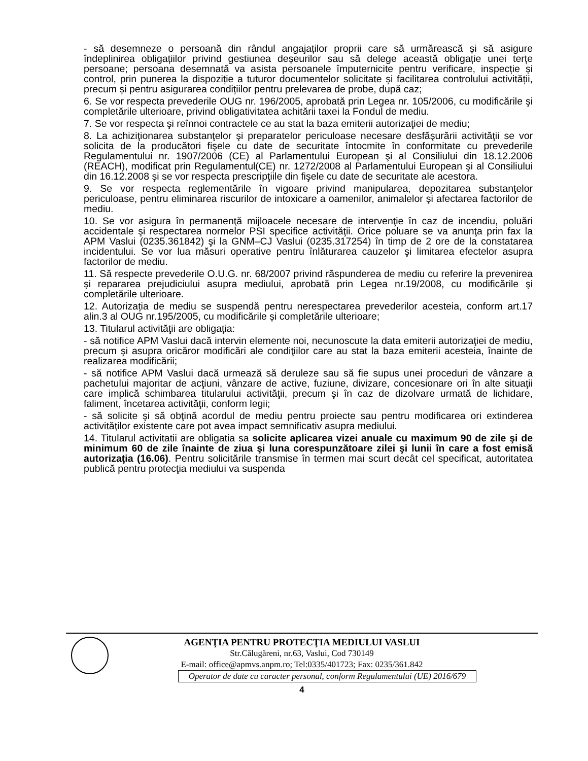- să desemneze o persoană din rândul angajaților proprii care să urmărească și să asigure îndeplinirea obligațiilor privind gestiunea deșeurilor sau să delege această obligație unei terțe persoane; persoana desemnată va asista persoanele împuternicite pentru verificare, inspecție și control, prin punerea la dispoziție a tuturor documentelor solicitate și facilitarea controlului activității, precum și pentru asigurarea condițiilor pentru prelevarea de probe, după caz;
6. Se vor respecta prevederile OUG nr. 196/2005, aprobată prin Legea nr. 105/2006, cu modificările şi completările ulterioare, privind obligativitatea achitării taxei la Fondul de mediu.
7. Se vor respecta şi reînnoi contractele ce au stat la baza emiterii autorizaţiei de mediu;
8. La achiziţionarea substanţelor şi preparatelor periculoase necesare desfăşurării activităţii se vor solicita de la producători fişele cu date de securitate întocmite în conformitate cu prevederile Regulamentului nr. 1907/2006 (CE) al Parlamentului European şi al Consiliului din 18.12.2006 (REACH), modificat prin Regulamentul(CE) nr. 1272/2008 al Parlamentului European şi al Consiliului din 16.12.2008 şi se vor respecta prescripţiile din fişele cu date de securitate ale acestora.
9. Se vor respecta reglementările în vigoare privind manipularea, depozitarea substanţelor periculoase, pentru eliminarea riscurilor de intoxicare a oamenilor, animalelor şi afectarea factorilor de mediu.
10. Se vor asigura în permanenţă mijloacele necesare de intervenţie în caz de incendiu, poluări accidentale şi respectarea normelor PSI specifice activităţii. Orice poluare se va anunţa prin fax la APM Vaslui (0235.361842) şi la GNM–CJ Vaslui (0235.317254) în timp de 2 ore de la constatarea incidentului. Se vor lua măsuri operative pentru înlăturarea cauzelor şi limitarea efectelor asupra factorilor de mediu.
11. Să respecte prevederile O.U.G. nr. 68/2007 privind răspunderea de mediu cu referire la prevenirea şi repararea prejudiciului asupra mediului, aprobată prin Legea nr.19/2008, cu modificările şi completările ulterioare.
12. Autorizația de mediu se suspendă pentru nerespectarea prevederilor acesteia, conform art.17 alin.3 al OUG nr.195/2005, cu modificările și completările ulterioare;
13. Titularul activităţii are obligaţia:
- să notifice APM Vaslui dacă intervin elemente noi, necunoscute la data emiterii autorizaţiei de mediu, precum şi asupra oricăror modificări ale condiţiilor care au stat la baza emiterii acesteia, înainte de realizarea modificării;
- să notifice APM Vaslui dacă urmează să deruleze sau să fie supus unei proceduri de vânzare a pachetului majoritar de acţiuni, vânzare de active, fuziune, divizare, concesionare ori în alte situaţii care implică schimbarea titularului activităţii, precum şi în caz de dizolvare urmată de lichidare, faliment, încetarea activităţii, conform legii;
- să solicite şi să obţină acordul de mediu pentru proiecte sau pentru modificarea ori extinderea activităţilor existente care pot avea impact semnificativ asupra mediului.
14. Titularul activitatii are obligatia sa solicite aplicarea vizei anuale cu maximum 90 de zile şi de minimum 60 de zile înainte de ziua şi luna corespunzătoare zilei şi lunii în care a fost emisă autorizaţia (16.06). Pentru solicitările transmise în termen mai scurt decât cel specificat, autoritatea publică pentru protecţia mediului va suspenda
AGENŢIA PENTRU PROTECŢIA MEDIULUI VASLUI
Str.Călugăreni, nr.63, Vaslui, Cod 730149
E-mail: office@apmvs.anpm.ro; Tel:0335/401723; Fax: 0235/361.842
Operator de date cu caracter personal, conform Regulamentului (UE) 2016/679
4